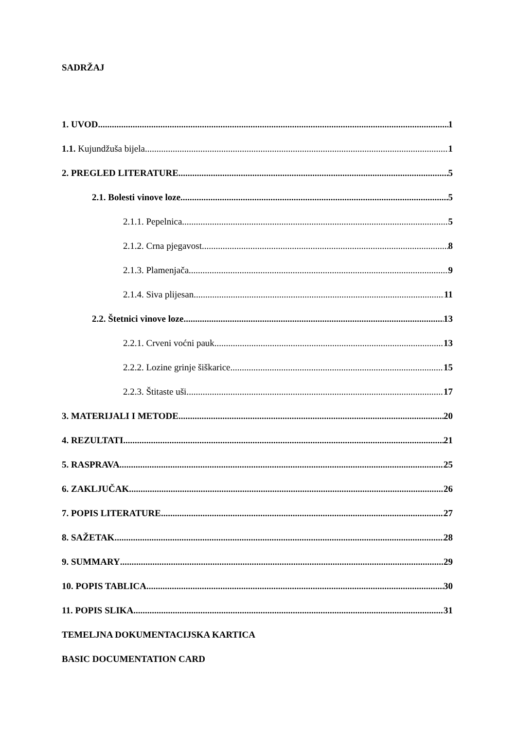SADRŽAJ
1. UVOD 1
1.1. Kujundžuša bijela 1
2. PREGLED LITERATURE 5
2.1. Bolesti vinove loze 5
2.1.1. Pepelnica 5
2.1.2. Crna pjegavost 8
2.1.3. Plamenjača 9
2.1.4. Siva plijesan 11
2.2. Štetnici vinove loze 13
2.2.1. Crveni voćni pauk 13
2.2.2. Lozine grinje šiškarice 15
2.2.3. Štitaste uši 17
3. MATERIJALI I METODE 20
4. REZULTATI 21
5. RASPRAVA 25
6. ZAKLJUČAK 26
7. POPIS LITERATURE 27
8. SAŽETAK 28
9. SUMMARY 29
10. POPIS TABLICA 30
11. POPIS SLIKA 31
TEMELJNA DOKUMENTACIJSKA KARTICA
BASIC DOCUMENTATION CARD